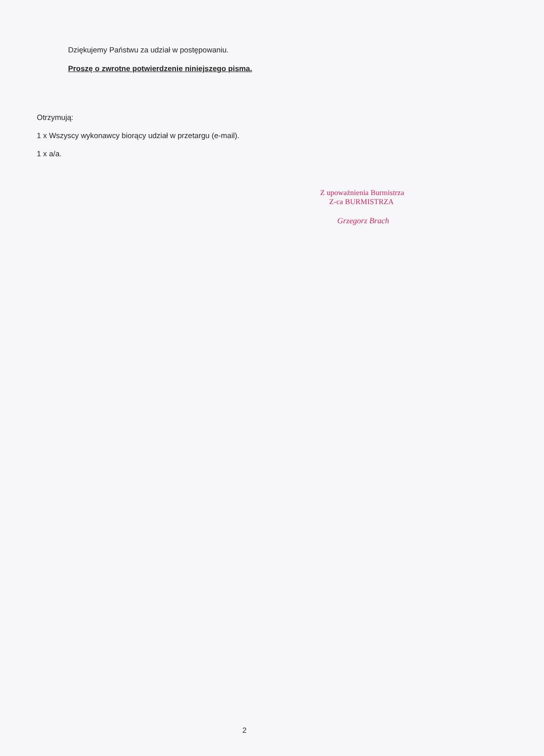Dziękujemy Państwu za udział w postępowaniu.
Proszę o zwrotne potwierdzenie niniejszego pisma.
Otrzymują:
1 x Wszyscy wykonawcy biorący udział w przetargu (e-mail).
1 x a/a.
Z upoważnienia Burmistrza
Z-ca BURMISTRZA
Grzegorz Brach
2